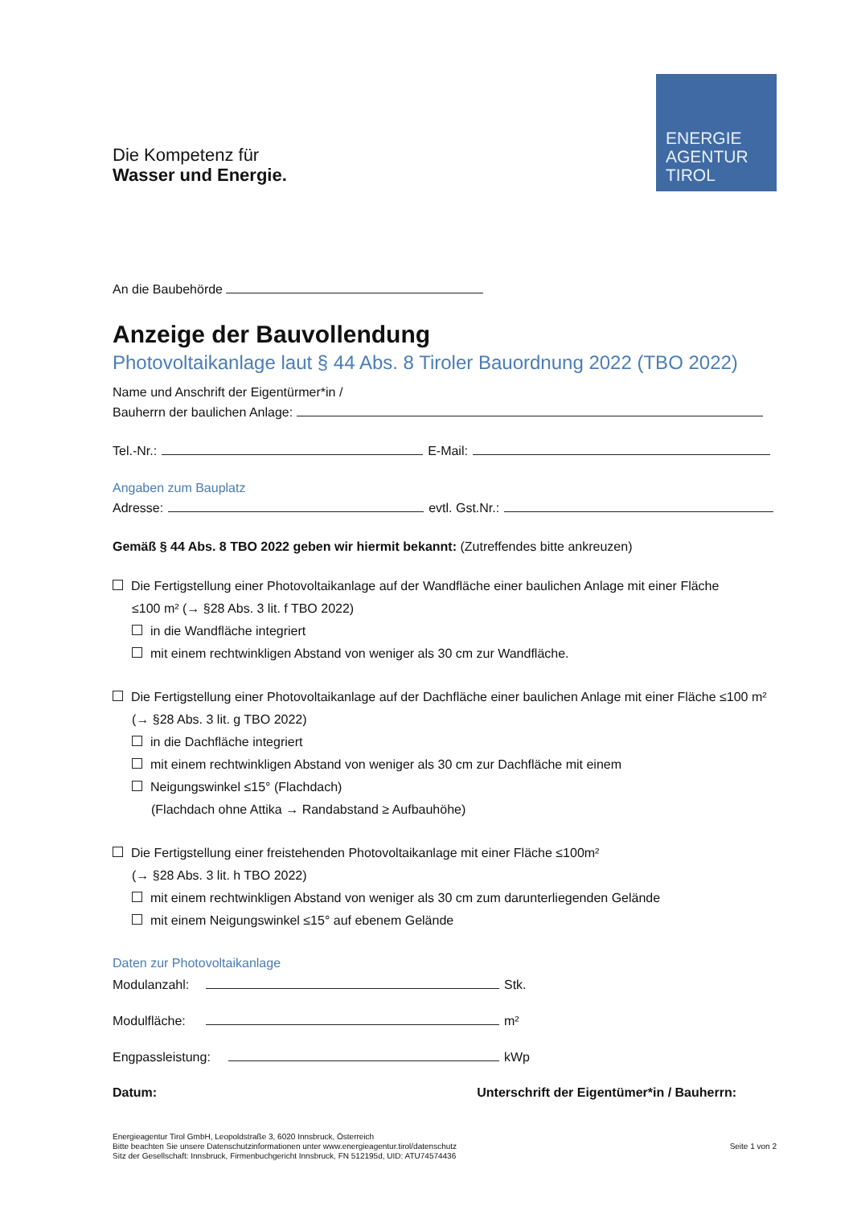ENERGIE
AGENTUR
TIROL
Die Kompetenz für
Wasser und Energie.
An die Baubehörde
Anzeige der Bauvollendung
Photovoltaikanlage laut § 44 Abs. 8 Tiroler Bauordnung 2022 (TBO 2022)
Name und Anschrift der Eigentürmer*in /
Bauherrn der baulichen Anlage:
Tel.-Nr.: E-Mail:
Angaben zum Bauplatz
Adresse: evtl. Gst.Nr.:
Gemäß § 44 Abs. 8 TBO 2022 geben wir hiermit bekannt: (Zutreffendes bitte ankreuzen)
Die Fertigstellung einer Photovoltaikanlage auf der Wandfläche einer baulichen Anlage mit einer Fläche
≤100 m² (→ §28 Abs. 3 lit. f TBO 2022)
in die Wandfläche integriert
mit einem rechtwinkligen Abstand von weniger als 30 cm zur Wandfläche.
Die Fertigstellung einer Photovoltaikanlage auf der Dachfläche einer baulichen Anlage mit einer Fläche ≤100 m²
(→ §28 Abs. 3 lit. g TBO 2022)
in die Dachfläche integriert
mit einem rechtwinkligen Abstand von weniger als 30 cm zur Dachfläche mit einem
Neigungswinkel ≤15° (Flachdach)
(Flachdach ohne Attika → Randabstand ≥ Aufbauhöhe)
Die Fertigstellung einer freistehenden Photovoltaikanlage mit einer Fläche ≤100m²
(→ §28 Abs. 3 lit. h TBO 2022)
mit einem rechtwinkligen Abstand von weniger als 30 cm zum darunterliegenden Gelände
mit einem Neigungswinkel ≤15° auf ebenem Gelände
Daten zur Photovoltaikanlage
Modulanzahl: Stk.
Modulfläche: m²
Engpassleistung: kWp
Datum: Unterschrift der Eigentümer*in / Bauherrn:
Energieagentur Tirol GmbH, Leopoldstraße 3, 6020 Innsbruck, Österreich
Bitte beachten Sie unsere Datenschutzinformationen unter www.energieagentur.tirol/datenschutz
Sitz der Gesellschaft: Innsbruck, Firmenbuchgericht Innsbruck, FN 512195d, UID: ATU74574436 Seite 1 von 2